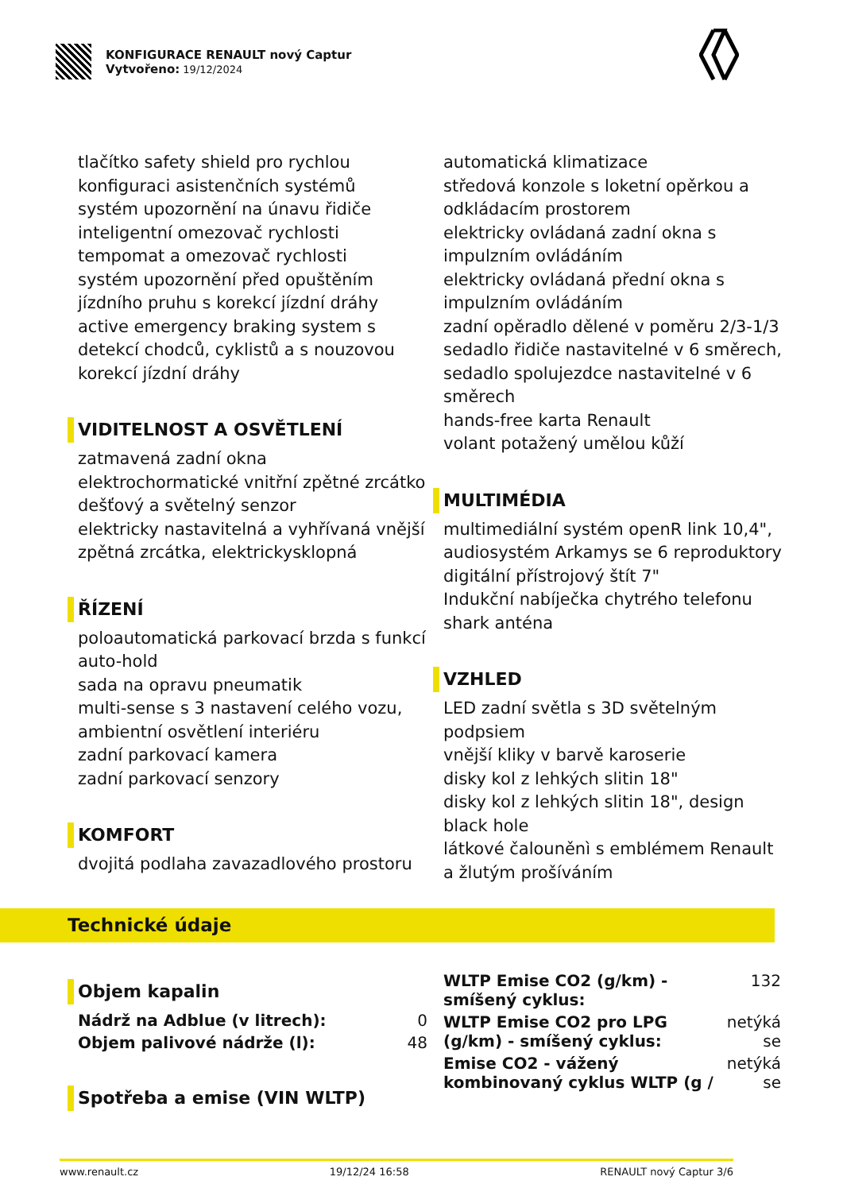KONFIGURACE RENAULT nový Captur
Vytvořeno: 19/12/2024
tlačítko safety shield pro rychlou konfiguraci asistenčních systémů
systém upozornění na únavu řidiče
inteligentní omezovač rychlosti
tempomat a omezovač rychlosti
systém upozornění před opuštěním jízdního pruhu s korekcí jízdní dráhy
active emergency braking system s detekcí chodců, cyklistů a s nouzovou korekcí jízdní dráhy
VIDITELNOST A OSVĚTLENÍ
zatmavená zadní okna
elektrochormatické vnitřní zpětné zrcátko
dešťový a světelný senzor
elektricky nastavitelná a vyhřívaná vnější zpětná zrcátka, elektrickysklopná
ŘÍZENÍ
poloautomatická parkovací brzda s funkcí auto-hold
sada na opravu pneumatik
multi-sense s 3 nastavení celého vozu, ambientní osvětlení interiéru
zadní parkovací kamera
zadní parkovací senzory
KOMFORT
dvojitá podlaha zavazadlového prostoru
automatická klimatizace
středová konzole s loketní opěrkou a odkládacím prostorem
elektricky ovládaná zadní okna s impulzním ovládáním
elektricky ovládaná přední okna s impulzním ovládáním
zadní opěradlo dělené v poměru 2/3-1/3
sedadlo řidiče nastavitelné v 6 směrech, sedadlo spolujezdce nastavitelné v 6 směrech
hands-free karta Renault
volant potažený umělou kůží
MULTIMÉDIA
multimediální systém openR link 10,4", audiosystém Arkamys se 6 reproduktory
digitální přístrojový štít 7"
Indukční nabíječka chytrého telefonu
shark anténa
VZHLED
LED zadní světla s 3D světelným podpsiem
vnější kliky v barvě karoserie
disky kol z lehkých slitin 18"
disky kol z lehkých slitin 18", design black hole
látkové čalouněnì s emblémem Renault a žlutým prošíváním
Technické údaje
Objem kapalin
| Nádrž na Adblue (v litrech): | 0 |
| Objem palivové nádrže (l): | 48 |
Spotřeba a emise (VIN WLTP)
| WLTP Emise CO2 (g/km) - smíšený cyklus: | 132 |
| WLTP Emise CO2 pro LPG (g/km) - smíšený cyklus: | netýká se |
| Emise CO2 - vážený kombinovaný cyklus WLTP (g / | netýká se |
www.renault.cz 19/12/24 16:58 RENAULT nový Captur 3/6